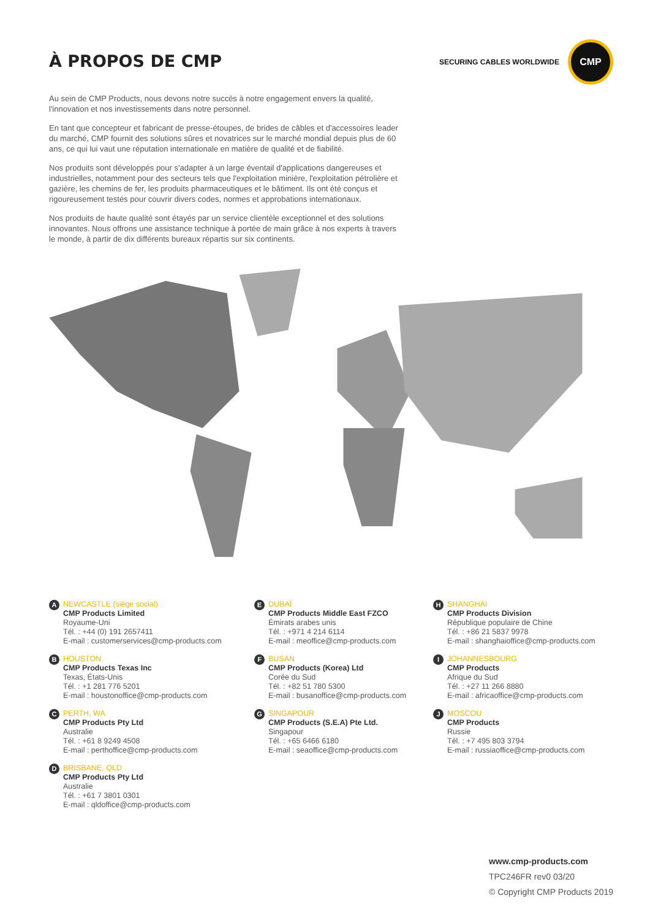À PROPOS DE CMP
SECURING CABLES WORLDWIDE
CMP
Au sein de CMP Products, nous devons notre succès à notre engagement envers la qualité, l'innovation et nos investissements dans notre personnel.
En tant que concepteur et fabricant de presse-étoupes, de brides de câbles et d'accessoires leader du marché, CMP fournit des solutions sûres et novatrices sur le marché mondial depuis plus de 60 ans, ce qui lui vaut une réputation internationale en matière de qualité et de fiabilité.
Nos produits sont développés pour s'adapter à un large éventail d'applications dangereuses et industrielles, notamment pour des secteurs tels que l'exploitation minière, l'exploitation pétrolière et gazière, les chemins de fer, les produits pharmaceutiques et le bâtiment. Ils ont été conçus et rigoureusement testés pour couvrir divers codes, normes et approbations internationaux.
Nos produits de haute qualité sont étayés par un service clientèle exceptionnel et des solutions innovantes. Nous offrons une assistance technique à portée de main grâce à nos experts à travers le monde, à partir de dix différents bureaux répartis sur six continents.
A
NEWCASTLE (siège social)
CMP Products Limited
Royaume-Uni
Tél. : +44 (0) 191 2657411
E-mail : customerservices@cmp-products.com
B
HOUSTON
CMP Products Texas Inc
Texas, États-Unis
Tél. : +1 281 776 5201
E-mail : houstonoffice@cmp-products.com
C
PERTH, WA
CMP Products Pty Ltd
Australie
Tél. : +61 8 9249 4508
E-mail : perthoffice@cmp-products.com
D
BRISBANE, QLD
CMP Products Pty Ltd
Australie
Tél. : +61 7 3801 0301
E-mail : qldoffice@cmp-products.com
E
DUBAÏ
CMP Products Middle East FZCO
Émirats arabes unis
Tél. : +971 4 214 6114
E-mail : meoffice@cmp-products.com
F
BUSAN
CMP Products (Korea) Ltd
Corée du Sud
Tél. : +82 51 780 5300
E-mail : busanoffice@cmp-products.com
G
SINGAPOUR
CMP Products (S.E.A) Pte Ltd.
Singapour
Tél. : +65 6466 6180
E-mail : seaoffice@cmp-products.com
H
SHANGHAI
CMP Products Division
République populaire de Chine
Tél. : +86 21 5837 9978
E-mail : shanghaioffice@cmp-products.com
I
JOHANNESBOURG
CMP Products
Afrique du Sud
Tél. : +27 11 266 8880
E-mail : africaoffice@cmp-products.com
J
MOSCOU
CMP Products
Russie
Tél. : +7 495 803 3794
E-mail : russiaoffice@cmp-products.com
www.cmp-products.com
TPC246FR rev0 03/20
© Copyright CMP Products 2019